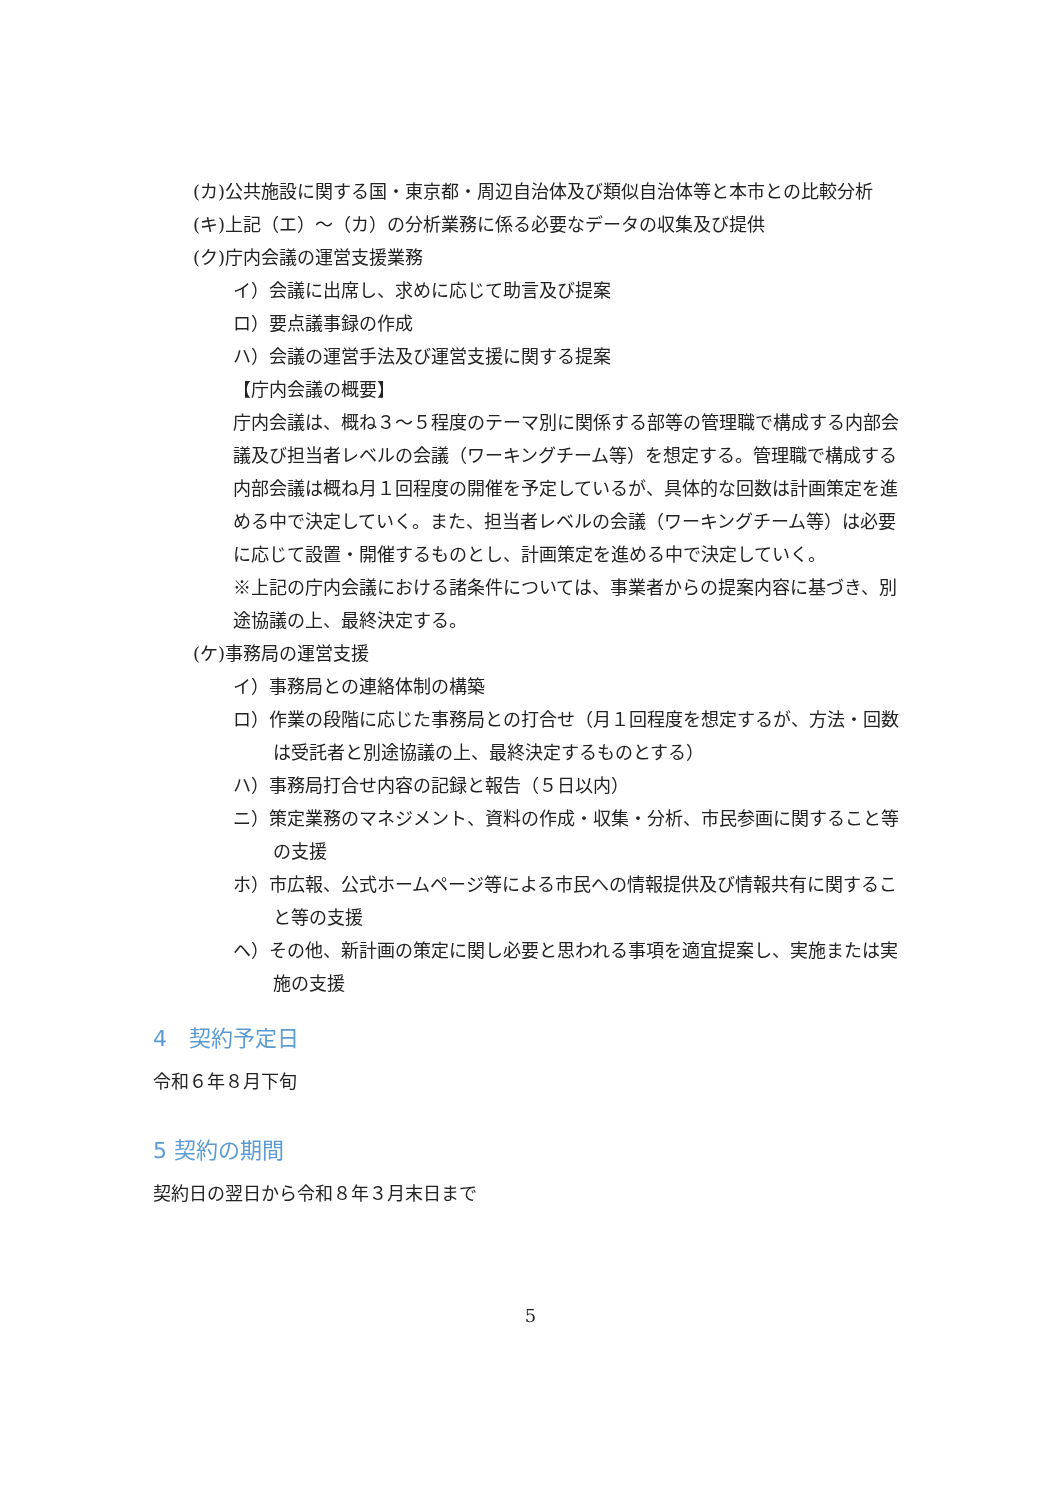(カ)公共施設に関する国・東京都・周辺自治体及び類似自治体等と本市との比較分析
(キ)上記（エ）～（カ）の分析業務に係る必要なデータの収集及び提供
(ク)庁内会議の運営支援業務
イ）会議に出席し、求めに応じて助言及び提案
ロ）要点議事録の作成
ハ）会議の運営手法及び運営支援に関する提案
【庁内会議の概要】
庁内会議は、概ね３～５程度のテーマ別に関係する部等の管理職で構成する内部会議及び担当者レベルの会議（ワーキングチーム等）を想定する。管理職で構成する内部会議は概ね月１回程度の開催を予定しているが、具体的な回数は計画策定を進める中で決定していく。また、担当者レベルの会議（ワーキングチーム等）は必要に応じて設置・開催するものとし、計画策定を進める中で決定していく。
※上記の庁内会議における諸条件については、事業者からの提案内容に基づき、別途協議の上、最終決定する。
(ケ)事務局の運営支援
イ）事務局との連絡体制の構築
ロ）作業の段階に応じた事務局との打合せ（月１回程度を想定するが、方法・回数は受託者と別途協議の上、最終決定するものとする）
ハ）事務局打合せ内容の記録と報告（５日以内）
ニ）策定業務のマネジメント、資料の作成・収集・分析、市民参画に関すること等の支援
ホ）市広報、公式ホームページ等による市民への情報提供及び情報共有に関すること等の支援
ヘ）その他、新計画の策定に関し必要と思われる事項を適宜提案し、実施または実施の支援
4　契約予定日
令和６年８月下旬
5 契約の期間
契約日の翌日から令和８年３月末日まで
5